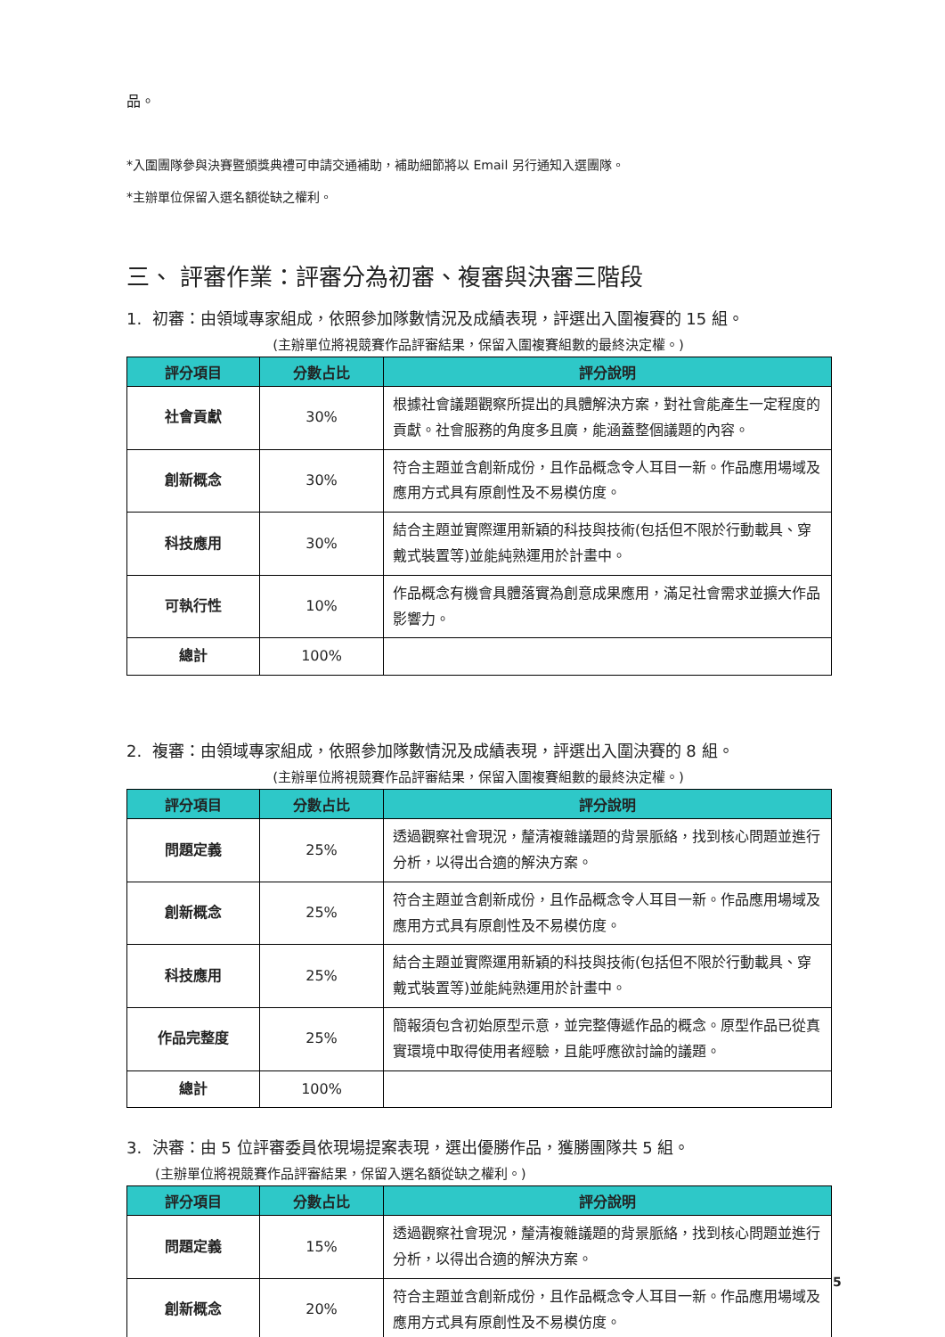品。
*入圍團隊參與決賽暨頒獎典禮可申請交通補助，補助細節將以 Email 另行通知入選團隊。
*主辦單位保留入選名額從缺之權利。
三、 評審作業：評審分為初審、複審與決審三階段
1. 初審：由領域專家組成，依照參加隊數情況及成績表現，評選出入圍複賽的 15 組。
(主辦單位將視競賽作品評審結果，保留入圍複賽組數的最終決定權。)
| 評分項目 | 分數占比 | 評分說明 |
| --- | --- | --- |
| 社會貢獻 | 30% | 根據社會議題觀察所提出的具體解決方案，對社會能產生一定程度的貢獻。社會服務的角度多且廣，能涵蓋整個議題的內容。 |
| 創新概念 | 30% | 符合主題並含創新成份，且作品概念令人耳目一新。作品應用場域及應用方式具有原創性及不易模仿度。 |
| 科技應用 | 30% | 結合主題並實際運用新穎的科技與技術(包括但不限於行動載具、穿戴式裝置等)並能純熟運用於計畫中。 |
| 可執行性 | 10% | 作品概念有機會具體落實為創意成果應用，滿足社會需求並擴大作品影響力。 |
| 總計 | 100% | |
2. 複審：由領域專家組成，依照參加隊數情況及成績表現，評選出入圍決賽的 8 組。
(主辦單位將視競賽作品評審結果，保留入圍複賽組數的最終決定權。)
| 評分項目 | 分數占比 | 評分說明 |
| --- | --- | --- |
| 問題定義 | 25% | 透過觀察社會現況，釐清複雜議題的背景脈絡，找到核心問題並進行分析，以得出合適的解決方案。 |
| 創新概念 | 25% | 符合主題並含創新成份，且作品概念令人耳目一新。作品應用場域及應用方式具有原創性及不易模仿度。 |
| 科技應用 | 25% | 結合主題並實際運用新穎的科技與技術(包括但不限於行動載具、穿戴式裝置等)並能純熟運用於計畫中。 |
| 作品完整度 | 25% | 簡報須包含初始原型示意，並完整傳遞作品的概念。原型作品已從真實環境中取得使用者經驗，且能呼應欲討論的議題。 |
| 總計 | 100% | |
3. 決審：由 5 位評審委員依現場提案表現，選出優勝作品，獲勝團隊共 5 組。
(主辦單位將視競賽作品評審結果，保留入選名額從缺之權利。)
| 評分項目 | 分數占比 | 評分說明 |
| --- | --- | --- |
| 問題定義 | 15% | 透過觀察社會現況，釐清複雜議題的背景脈絡，找到核心問題並進行分析，以得出合適的解決方案。 |
| 創新概念 | 20% | 符合主題並含創新成份，且作品概念令人耳目一新。作品應用場域及應用方式具有原創性及不易模仿度。 |
5